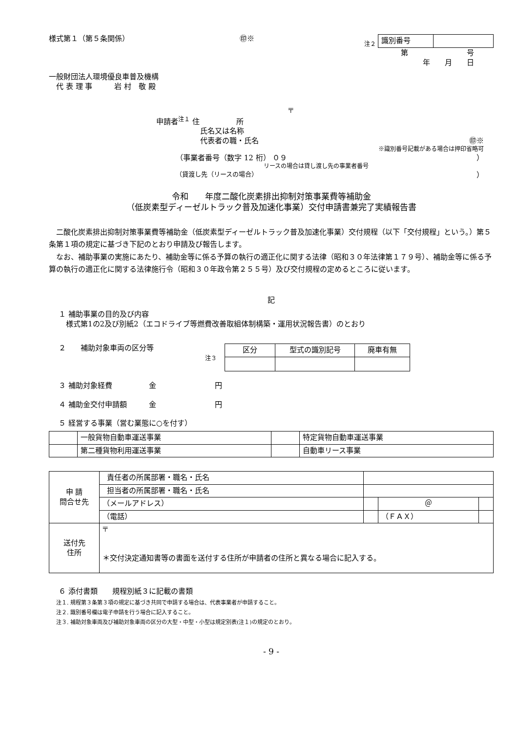様式第１（第５条関係） ㊞※ 注２
| 識別番号 | |
第　　　　　　　　号
年　　月　　日
一般財団法人環境優良車普及機構
　代 表 理 事　　　岩 村　敬 殿
〒
申請者<sup>注１</sup> 住　　　　　所
氏名又は名称
代表者の職・氏名 ㊞※
※識別番号記載がある場合は押印省略可
（事業者番号（数字 12 桁） ０９ ）
リースの場合は貸し渡し先の事業者番号
（貸渡し先（リースの場合） ）
令和　　年度二酸化炭素排出抑制対策事業費等補助金
（低炭素型ディーゼルトラック普及加速化事業）交付申請書兼完了実績報告書
　二酸化炭素排出抑制対策事業費等補助金（低炭素型ディーゼルトラック普及加速化事業）交付規程（以下「交付規程」という。）第５条第１項の規定に基づき下記のとおり申請及び報告します。
　なお、補助事業の実施にあたり、補助金等に係る予算の執行の適正化に関する法律（昭和３０年法律第１７９号）、補助金等に係る予算の執行の適正化に関する法律施行令（昭和３０年政令第２５５号）及び交付規程の定めるところに従います。
記
１ 補助事業の目的及び内容
　様式第1の2及び別紙2（エコドライブ等燃費改善取組体制構築・運用状況報告書）のとおり
２　　補助対象車両の区分等
注３
| 区分 | 型式の識別記号 | 廃車有無 |
| --- | --- | --- |
３ 補助対象経費　　　　　金　　　　　　　　円
４ 補助金交付申請額　　　金　　　　　　　　円
５ 経営する事業（営む業態に○を付す）
| | 一般貨物自動車運送事業 | | 特定貨物自動車運送事業 |
| | 第二種貨物利用運送事業 | | 自動車リース事業 |
| 申 請 問合せ先 | 責任者の所属部署・職名・氏名 | | | | |
| | 担当者の所属部署・職名・氏名 | | | | |
| | （メールアドレス） | | | ＠ | |
| | （電話） | | | （ＦＡＸ） | |
| 送付先 住所 | 〒 ＊交付決定通知書等の書面を送付する住所が申請者の住所と異なる場合に記入する。 | | | | |
６ 添付書類　　規程別紙３に記載の書類
注１. 規程第３条第３項の規定に基づき共同で申請する場合は、代表事業者が申請すること。
注２. 識別番号欄は電子申請を行う場合に記入すること。
注３. 補助対象車両及び補助対象車両の区分の大型・中型・小型は規定別表(注１)の規定のとおり。
- 9 -